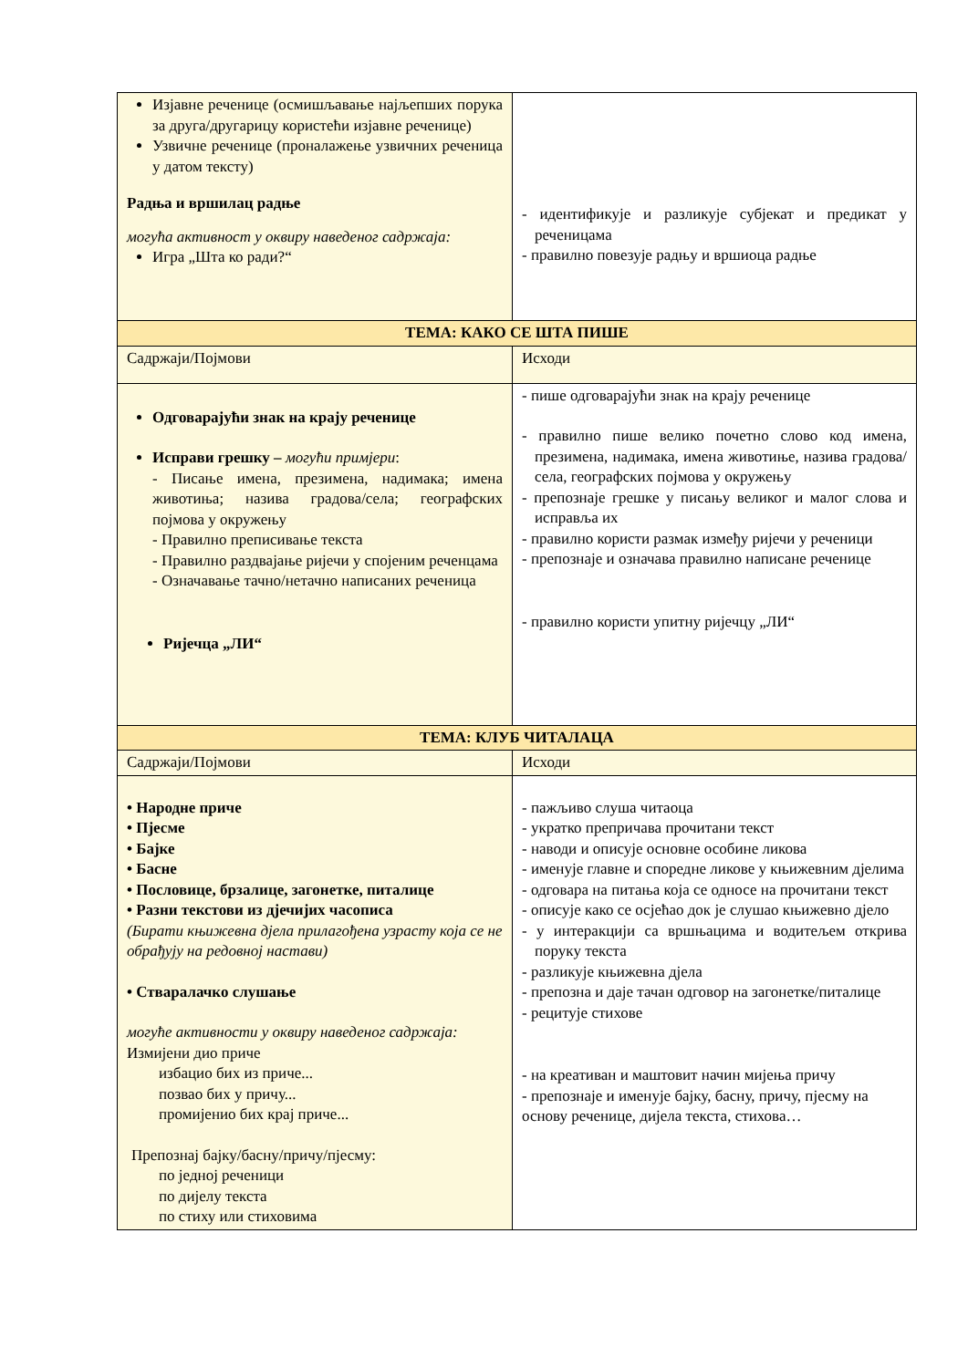| Изјавне реченице (осмишљавање најљепших порука за друга/другарицу користећи изјавне реченице) Узвичне реченице (проналажење узвичних реченица у датом тексту) Радња и вршилац радње могућа активност у оквиру наведеног садржаја: Игра „Шта ко ради?“ | - идентификује и разликује субјекат и предикат у реченицама - правилно повезује радњу и вршиоца радње |
| ТЕМА: КАКО СЕ ШТА ПИШЕ | |
| Садржаји/Појмови | Исходи |
| Одговарајући знак на крају реченице Исправи грешку – могући примјери : - Писање имена, презимена, надимака; имена животиња; назива градова/села; географских појмова у окружењу - Правилно преписивање текста - Правилно раздвајање ријечи у спојеним реченцама - Означавање тачно/нетачно написаних реченица Ријечца „ЛИ“ | - пише одговарајући знак на крају реченице - правилно пише велико почетно слово код имена, презимена, надимака, имена животиње, назива градова/села, географских појмова у окружењу - препознаје грешке у писању великог и малог слова и исправља их - правилно користи размак између ријечи у реченици - препознаје и означава правилно написане реченице - правилно користи упитну ријечцу „ЛИ“ |
| ТЕМА: КЛУБ ЧИТАЛАЦА | |
| Садржаји/Појмови | Исходи |
| • Народне приче • Пјесме • Бајке • Басне • Пословице, брзалице, загонетке, питалице • Разни текстови из дјечијих часописа (Бирати књижевна дјела прилагођена узрасту која се не обрађују на редовној настави) • Стваралачко слушање могуће активности у оквиру наведеног садржаја: Измијени дио приче избацио бих из приче... позвао бих у причу... промијенио бих крај приче... Препознај бајку/басну/причу/пјесму: по једној реченици по дијелу текста по стиху или стиховима | - пажљиво слуша читаоца - укратко препричава прочитани текст - наводи и описује основне особине ликова - именује главне и споредне ликове у књижевним дјелима - одговара на питања која се односе на прочитани текст - описује како се осјећао док је слушао књижевно дјело - у интеракцији са вршњацима и водитељем открива поруку текста - разликује књижевна дјела - препозна и даје тачан одговор на загонетке/питалице - рецитује стихове - на креативан и маштовит начин мијења причу - препознаје и именује бајку, басну, причу, пјесму на основу реченице, дијела текста, стихова… |